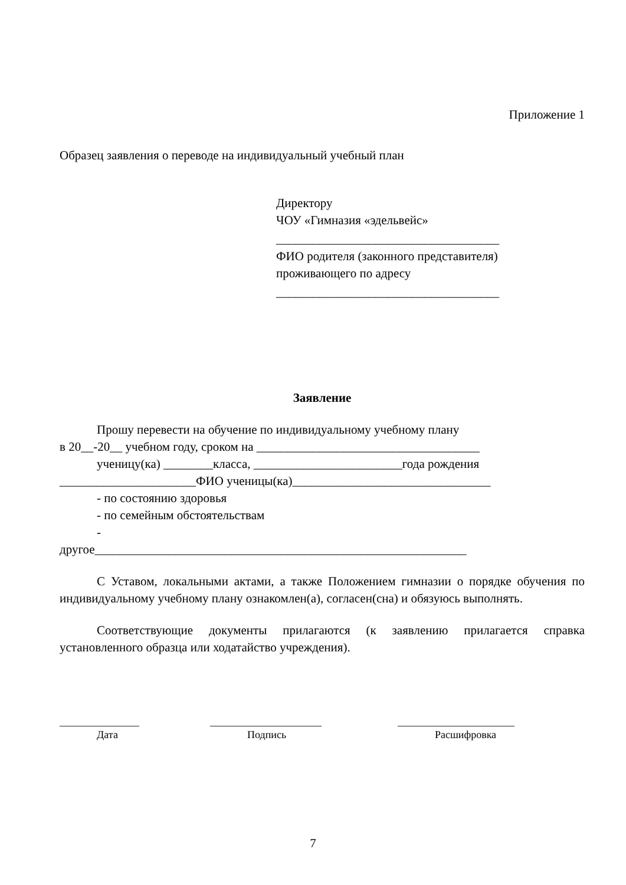Приложение 1
Образец заявления о переводе на индивидуальный учебный план
Директору
ЧОУ «Гимназия «эдельвейс»
____________________________________
ФИО родителя (законного представителя)
проживающего по адресу
____________________________________
Заявление
Прошу перевести на обучение по индивидуальному учебному плану
в 20__-20__ учебном году, сроком на ____________________________________
ученицу(ка) ________класса, ________________________года рождения
______________________ФИО ученицы(ка)________________________________
- по состоянию здоровья
- по семейным обстоятельствам
-
другое____________________________________________________________
С Уставом, локальными актами, а также Положением гимназии о порядке обучения по индивидуальному учебному плану ознакомлен(а), согласен(сна) и обязуюсь выполнять.
Соответствующие документы прилагаются (к заявлению прилагается справка установленного образца или ходатайство учреждения).
_______________
Дата
_____________________
Подпись
______________________
Расшифровка
7